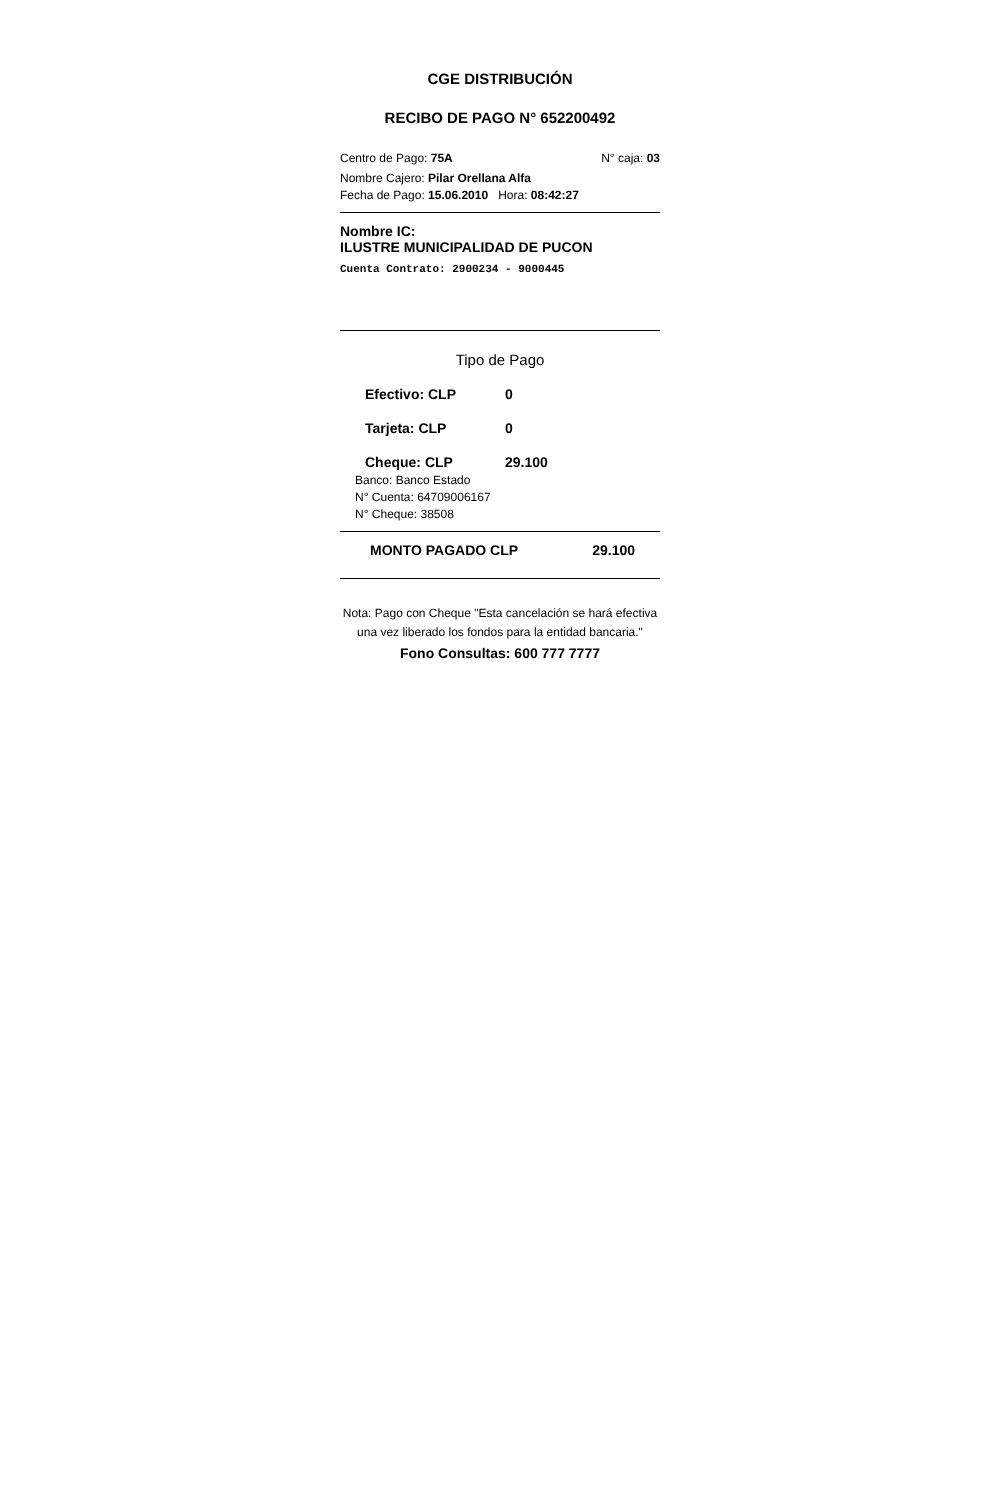CGE DISTRIBUCIÓN
RECIBO DE PAGO N° 652200492
Centro de Pago: 75A N° caja: 03
Nombre Cajero: Pilar Orellana Alfa
Fecha de Pago: 15.06.2010 Hora: 08:42:27
Nombre IC:
ILUSTRE MUNICIPALIDAD DE PUCON
Cuenta Contrato: 2900234 - 9000445
Tipo de Pago
Efectivo: CLP 0
Tarjeta: CLP 0
Cheque: CLP 29.100
Banco: Banco Estado
N° Cuenta: 64709006167
N° Cheque: 38508
MONTO PAGADO CLP 29.100
Nota: Pago con Cheque "Esta cancelación se hará efectiva una vez liberado los fondos para la entidad bancaria."
Fono Consultas: 600 777 7777